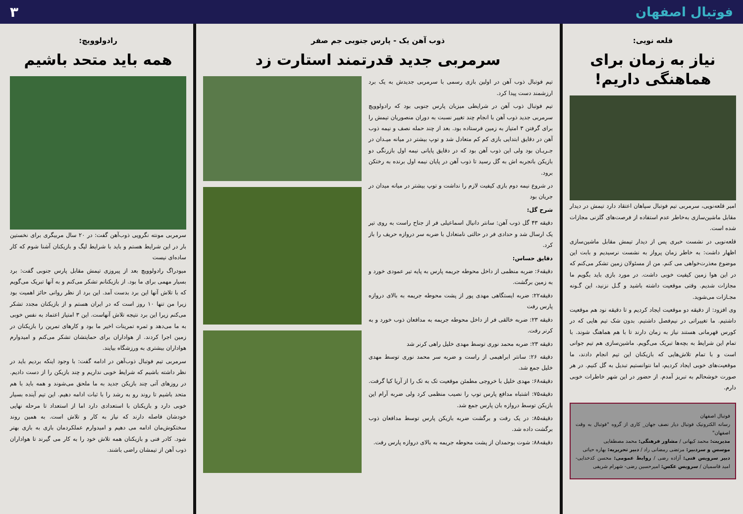فوتبال اصفهان ۳
قلعه نویی:
نیاز به زمان برای هماهنگی داریم!
امیر قلعه‌نویی، سرمربی تیم فوتبال سپاهان اعتقاد دارد تیمش در دیدار مقابل ماشین‌سازی به‌خاطر عدم استفاده از فرصت‌های گلزنی مجازات شده است.
قلعه‌نویی در نشست خبری پس از دیدار تیمش مقابل ماشین‌سازی اظهار داشت: به خاطر زمان پرواز به نشست نرسیدیم و بابت این موضوع معذرت‌خواهی می کنم. من از مسئولان زمین تشکر می‌کنم که در این هوا زمین کیفیت خوبی داشت. در مورد بازی باید بگویم ما مجازات شدیم. وقتی موقعیت داشته باشید و گـل نزنید، این گـونه مجـازات می‌شوید.
وی افزود: از دقیقه دو موقعیت ایجاد کردیم و تا دقیقه نود هم موقعیت داشتیم. ما تغییراتی در نیم‌فصل داشتیم. بدون شک تیم هایی که در کورس قهرمانی هستند نیاز به زمان دارند تا با هم هماهنگ شوند. با تمام این شرایط به بچه‌ها تبریک می‌گویم. ماشین‌سازی هم تیم جوانی است و با تمام تلاش‌هایی که بازیکنان این تیم انجام دادند، ما موقعیت‌های خوبی ایجاد کردیم، اما نتوانستیم تبدیل به گل کنیم. در هر صورت خوشحالم به تبریز آمدم. از حضور در این شهر خاطرات خوبی دارم.
فوتبال اصفهان
رسانه الکترونیک فوتبال دیار نصف جهان_ کاری از گروه "فوتبال به وقت اصفهان"
مدیریت: محمد کیهانی / مشاور فرهنگی: محمد مصطفایی
موسس و سردبیر: مرتضی رمضانی راد / دبیر تحریریه: بهاره حیاتی
دبیر سرویس فنی: آزاده رضی / روابط عمومی: محسن کدخدایی- امید قاسمیان / سرویس عکس: امیرحسین رضی- شهرام شریفی
ذوب آهن یک - پارس جنوبی جم صفر
سرمربی جدید قدرتمند استارت زد
تیم فوتبال ذوب آهن در اولین بازی رسمی با سرمربی جدیدش به یک برد ارزشمند دست پیدا کرد.
تیم فوتبال ذوب آهن در شرایطی میزبان پارس جنوبی بود که رادولوویچ سرمربی جدید ذوب آهن با انجام چند تغییر نسبت به دوران منصوریان تیمش را برای گرفتن ۳ امتیاز به زمین فرستاده بود. بعد از چند حمله نصف و نیمه ذوب آهن در دقایق ابتدایی بازی کم کم متعادل شد و توپ بیشتر در میانه میـدان در جـریـان بود ولی این ذوب آهن بود که در دقایق پایانی نیمه اول بازرنگی دو بازیکن باتجربه اش به گل رسید تا ذوب آهن در پایان نیمه اول برنده به رختکن برود.
در شروع نیمه دوم بازی کیفیت لازم را نداشت و توپ بیشتر در میانه میدان در جریان بود
شرح گل:
دقیقه ۴۳ گل ذوب آهن: سانتر دانیال اسماعیلی فر از جناح راست به روی تیر یک ارسال شد و حدادی فر در حالتی نامتعادل با ضربه سر دروازه حریف را باز کرد.
دقایق حساس:
دقیقه۶: ضربه منظمی از داخل محوطه جریمه پارس به پایه تیر عمودی خورد و به زمین برگشت.
دقیقه۲۲: ضربه ایستگاهی مهدی پور از پشت محوطه جریمه به بالای دروازه پارس رفت
دقیقه ۲۳: ضربه خالقی فر از داخل محوطه جریمه به مدافعان ذوب خورد و به کرنر رفت.
دقیقه ۲۳: ضربه محمد نوری توسط مهدی خلیل راهی کرنر شد
دقیقه ۲۶: سانتر ابراهیمی از راست و ضربه سر محمد نوری توسط مهدی خلیل جمع شد.
دقیقه۶۸: مهدی خلیل با خروجی مطمئن موقعیت تک به تک را از آریا کیا گرفت.
دقیقه۷۵: اشتباه مدافع پارس توپ را نصیب منظمی کرد ولی ضربه آرام این بازیکن توسط دروازه بان پارس جمع شد.
دقیقه۸۵: در یک رفت و برگشت ضربه بازیکن پارس توسط مدافعان ذوب برگشت داده شد.
دقیقه۸۸: شوت بوحمدان از پشت محوطه جریمه به بالای دروازه پارس رفت.
رادولوویچ:
همه باید متحد باشیم
سرمربی مونته نگرویی ذوب‌آهن گفت: در ۲۰ سال مربیگری برای نخستین بار در این شرایط هستم و باید با شرایط لیگ و بازیکنان آشنا شوم که کار ساده‌ای نیست
میودراگ رادولوویچ بعد از پیروزی تیمش مقابل پارس جنوبی گفت: برد بسیار مهمی برای ما بود. از بازیکنانم تشکر می‌کنم و به آنها تبریک می‌گویم که با تلاش آنها این برد بدست آمد. این برد از نظر روانی حائز اهمیت بود زیرا من تنها ۱۰ روز است که در ایران هستم و از بازیکنان مجدد تشکر می‌کنم زیرا این برد نتیجه تلاش آنهاست. این ۳ امتیاز اعتماد به نفس خوبی به ما می‌دهد و ثمره تمرینات اخیر ما بود و کارهای تمرین را بازیکنان در زمین اجرا کردند. از هواداران برای حمایتشان تشکر می‌کنم و امیدوارم هواداران بیشتری به ورزشگاه بیایند.
سرمربی تیم فوتبال ذوب‌آهن در ادامه گفت: با وجود اینکه بردیم باید در نظر داشته باشیم که شرایط خوبی نداریم و چند بازیکن را از دست دادیم. در روزهای آتی چند بازیکن جدید به ما ملحق می‌شوند و همه باید با هم متحد باشیم تا روند رو به رشد را با ثبات ادامه دهیم. این تیم آینده بسیار خوبی دارد و بازیکنان با استعدادی دارد اما از استعداد تا مرحله نهایی خودشان فاصله دارند که نیاز به کار و تلاش است. به همین روند سختکوش‌مان ادامه می دهیم و امیدوارم عملکردمان بازی به بازی بهتر شود. کادر فنی و بازیکنان همه تلاش خود را به کار می گیرند تا هواداران ذوب آهن از تیمشان راضی باشند.